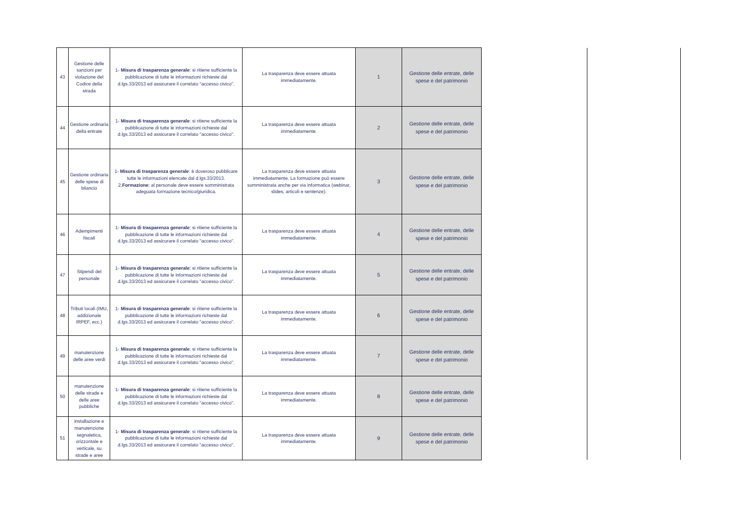| 43 | Gestione delle sanzioni per violazione del Codice della strada | 1- Misura di trasparenza generale : si ritiene sufficiente la pubblicazione di tutte le informazioni richieste dal d.lgs.33/2013 ed assicurare il correlato "accesso civico". | La trasparenza deve essere attuata immediatamente. | 1 | Gestione delle entrate, delle spese e del patrimonio | | |
| 44 | Gestione ordinaria della entrate | 1- Misura di trasparenza generale : si ritiene sufficiente la pubblicazione di tutte le informazioni richieste dal d.lgs.33/2013 ed assicurare il correlato "accesso civico". | La trasparenza deve essere attuata immediatamente. | 2 | Gestione delle entrate, delle spese e del patrimonio | | |
| 45 | Gestione ordinaria delle spese di bilancio | 1- Misura di trasparenza generale : è doveroso pubblicare tutte le informazioni elencate dal d.lgs.33/2013. 2, Formazione : al personale deve essere somministrata adeguata formazione tecnico/giuridica. | La trasparenza deve essere attuata immediatamente. La formazione può essere somministrata anche per via informatica (webinar, slides, articoli e sentenze). | 3 | Gestione delle entrate, delle spese e del patrimonio | | |
| 46 | Adempimenti fiscali | 1- Misura di trasparenza generale : si ritiene sufficiente la pubblicazione di tutte le informazioni richieste dal d.lgs.33/2013 ed assicurare il correlato "accesso civico". | La trasparenza deve essere attuata immediatamente. | 4 | Gestione delle entrate, delle spese e del patrimonio | | |
| 47 | Stipendi del personale | 1- Misura di trasparenza generale : si ritiene sufficiente la pubblicazione di tutte le informazioni richieste dal d.lgs.33/2013 ed assicurare il correlato "accesso civico". | La trasparenza deve essere attuata immediatamente. | 5 | Gestione delle entrate, delle spese e del patrimonio | | |
| 48 | Tributi locali (IMU, addizionale IRPEF, ecc.) | 1- Misura di trasparenza generale : si ritiene sufficiente la pubblicazione di tutte le informazioni richieste dal d.lgs.33/2013 ed assicurare il correlato "accesso civico". | La trasparenza deve essere attuata immediatamente. | 6 | Gestione delle entrate, delle spese e del patrimonio | | |
| 49 | manutenzione delle aree verdi | 1- Misura di trasparenza generale : si ritiene sufficiente la pubblicazione di tutte le informazioni richieste dal d.lgs.33/2013 ed assicurare il correlato "accesso civico". | La trasparenza deve essere attuata immediatamente. | 7 | Gestione delle entrate, delle spese e del patrimonio | | |
| 50 | manutenzione delle strade e delle aree pubbliche | 1- Misura di trasparenza generale : si ritiene sufficiente la pubblicazione di tutte le informazioni richieste dal d.lgs.33/2013 ed assicurare il correlato "accesso civico". | La trasparenza deve essere attuata immediatamente. | 8 | Gestione delle entrate, delle spese e del patrimonio | | |
| 51 | installazione e manutenzione segnaletica, orizzontale e verticale, su strade e aree | 1- Misura di trasparenza generale : si ritiene sufficiente la pubblicazione di tutte le informazioni richieste dal d.lgs.33/2013 ed assicurare il correlato "accesso civico". | La trasparenza deve essere attuata immediatamente. | 9 | Gestione delle entrate, delle spese e del patrimonio | | |